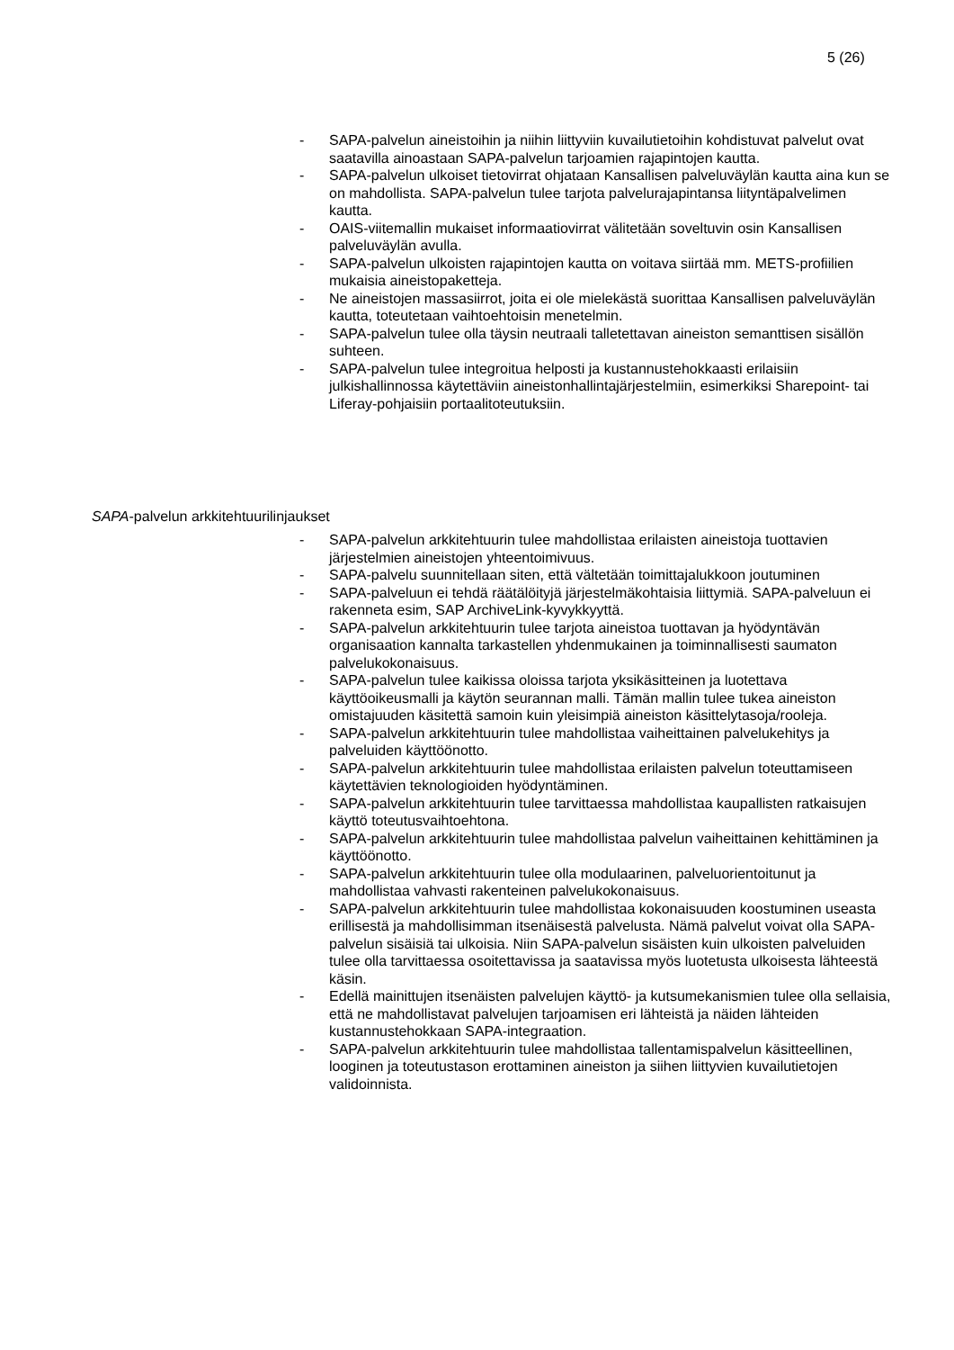5 (26)
- SAPA-palvelun aineistoihin ja niihin liittyviin kuvailutietoihin kohdistuvat palvelut ovat saatavilla ainoastaan SAPA-palvelun tarjoamien rajapintojen kautta.
- SAPA-palvelun ulkoiset tietovirrat ohjataan Kansallisen palveluväylän kautta aina kun se on mahdollista. SAPA-palvelun tulee tarjota palvelurajapintansa liityntäpalvelimen kautta.
- OAIS-viitemallin mukaiset informaatiovirrat välitetään soveltuvin osin Kansallisen palveluväylän avulla.
- SAPA-palvelun ulkoisten rajapintojen kautta on voitava siirtää mm. METS-profiilien mukaisia aineistopaketteja.
- Ne aineistojen massasiirrot, joita ei ole mielekästä suorittaa Kansallisen palveluväylän kautta, toteutetaan vaihtoehtoisin menetelmin.
- SAPA-palvelun tulee olla täysin neutraali talletettavan aineiston semanttisen sisällön suhteen.
- SAPA-palvelun tulee integroitua helposti ja kustannustehokkaasti erilaisiin julkishallinnossa käytettäviin aineistonhallintajärjestelmiin, esimerkiksi Sharepoint- tai Liferay-pohjaisiin portaalitoteutuksiin.
SAPA-palvelun arkkitehtuurilinjaukset
- SAPA-palvelun arkkitehtuurin tulee mahdollistaa erilaisten aineistoja tuottavien järjestelmien aineistojen yhteentoimivuus.
- SAPA-palvelu suunnitellaan siten, että vältetään toimittajalukkoon joutuminen
- SAPA-palveluun ei tehdä räätälöityjä järjestelmäkohtaisia liittymiä. SAPA-palveluun ei rakenneta esim, SAP ArchiveLink-kyvykkyyttä.
- SAPA-palvelun arkkitehtuurin tulee tarjota aineistoa tuottavan ja hyödyntävän organisaation kannalta tarkastellen yhdenmukainen ja toiminnallisesti saumaton palvelukokonaisuus.
- SAPA-palvelun tulee kaikissa oloissa tarjota yksikäsitteinen ja luotettava käyttöoikeusmalli ja käytön seurannan malli. Tämän mallin tulee tukea aineiston omistajuuden käsitettä samoin kuin yleisimpiä aineiston käsittelytasoja/rooleja.
- SAPA-palvelun arkkitehtuurin tulee mahdollistaa vaiheittainen palvelukehitys ja palveluiden käyttöönotto.
- SAPA-palvelun arkkitehtuurin tulee mahdollistaa erilaisten palvelun toteuttamiseen käytettävien teknologioiden hyödyntäminen.
- SAPA-palvelun arkkitehtuurin tulee tarvittaessa mahdollistaa kaupallisten ratkaisujen käyttö toteutusvaihtoehtona.
- SAPA-palvelun arkkitehtuurin tulee mahdollistaa palvelun vaiheittainen kehittäminen ja käyttöönotto.
- SAPA-palvelun arkkitehtuurin tulee olla modulaarinen, palveluorientoitunut ja mahdollistaa vahvasti rakenteinen palvelukokonaisuus.
- SAPA-palvelun arkkitehtuurin tulee mahdollistaa kokonaisuuden koostuminen useasta erillisestä ja mahdollisimman itsenäisestä palvelusta. Nämä palvelut voivat olla SAPA-palvelun sisäisiä tai ulkoisia. Niin SAPA-palvelun sisäisten kuin ulkoisten palveluiden tulee olla tarvittaessa osoitettavissa ja saatavissa myös luotetusta ulkoisesta lähteestä käsin.
- Edellä mainittujen itsenäisten palvelujen käyttö- ja kutsumekanismien tulee olla sellaisia, että ne mahdollistavat palvelujen tarjoamisen eri lähteistä ja näiden lähteiden kustannustehokkaan SAPA-integraation.
- SAPA-palvelun arkkitehtuurin tulee mahdollistaa tallentamispalvelun käsitteellinen, looginen ja toteutustason erottaminen aineiston ja siihen liittyvien kuvailutietojen validoinnista.